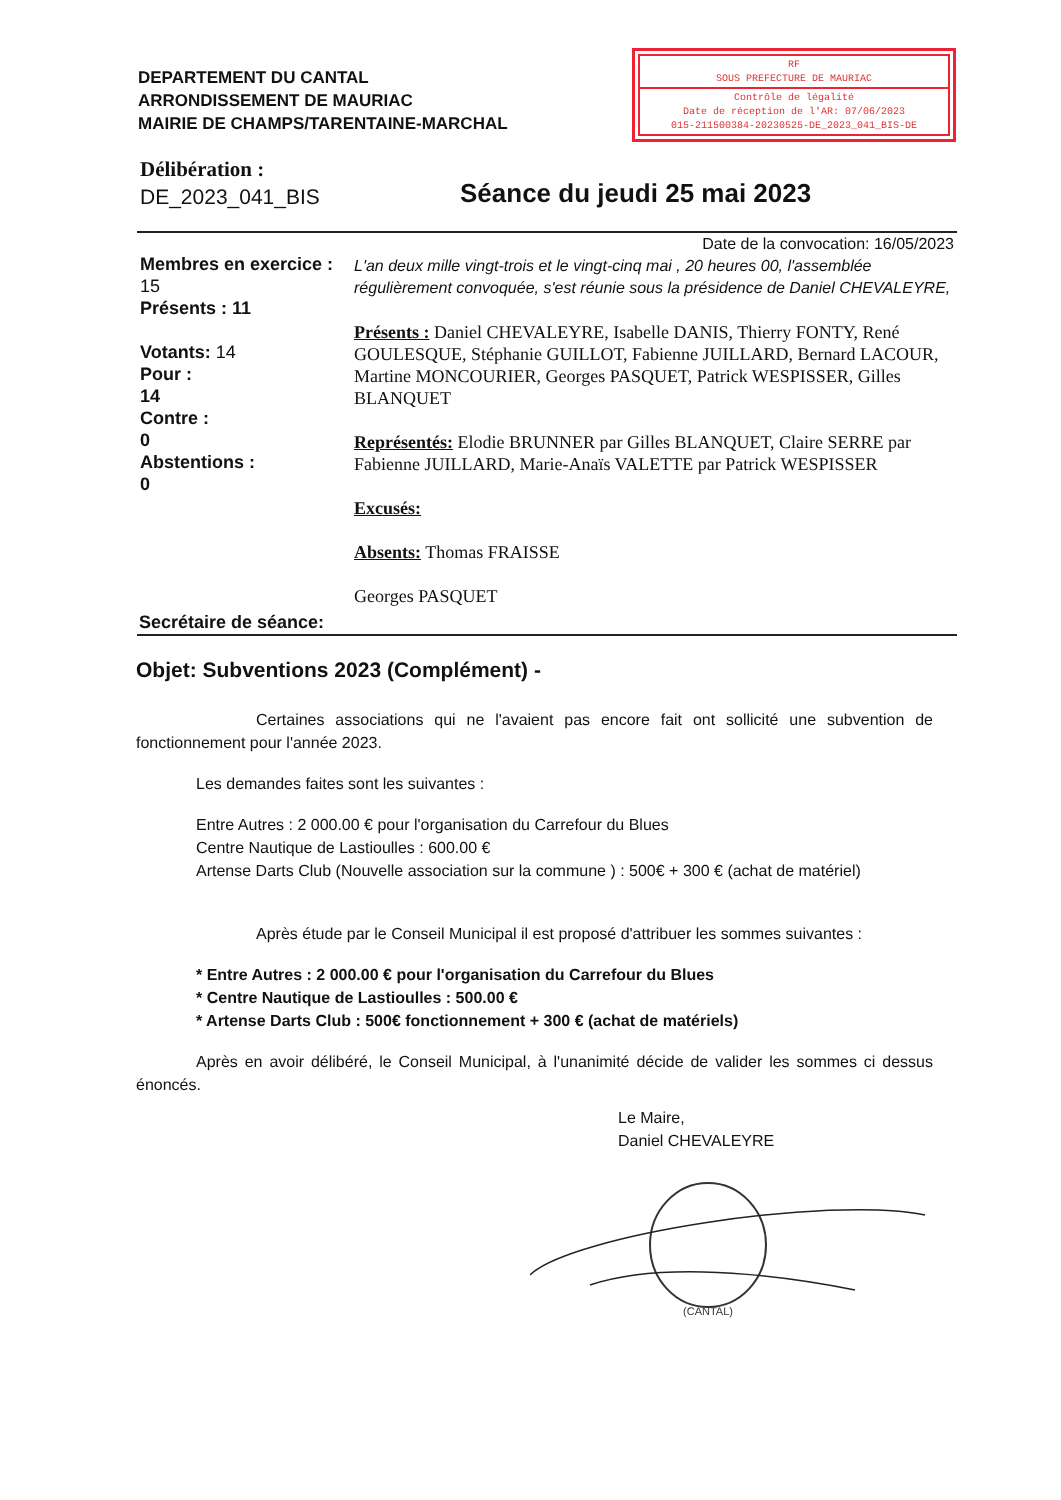DEPARTEMENT DU CANTAL
ARRONDISSEMENT DE MAURIAC
MAIRIE DE CHAMPS/TARENTAINE-MARCHAL
RF
SOUS PREFECTURE DE MAURIAC
Contrôle de légalité
Date de réception de l'AR: 07/06/2023
015-211500384-20230525-DE_2023_041_BIS-DE
Délibération :
DE_2023_041_BIS
Séance du jeudi 25 mai 2023
Membres en exercice :
15
Présents : 11
Votants: 14
Pour :
14
Contre :
0
Abstentions :
0
Date de la convocation: 16/05/2023
L'an deux mille vingt-trois et le vingt-cinq mai , 20 heures 00, l'assemblée régulièrement convoquée, s'est réunie sous la présidence de Daniel CHEVALEYRE,
Présents : Daniel CHEVALEYRE, Isabelle DANIS, Thierry FONTY, René GOULESQUE, Stéphanie GUILLOT, Fabienne JUILLARD, Bernard LACOUR, Martine MONCOURIER, Georges PASQUET, Patrick WESPISSER, Gilles BLANQUET
Représentés: Elodie BRUNNER par Gilles BLANQUET, Claire SERRE par Fabienne JUILLARD, Marie-Anaïs VALETTE par Patrick WESPISSER
Excusés:
Absents: Thomas FRAISSE
Georges PASQUET
Secrétaire de séance:
Objet: Subventions 2023 (Complément) -
Certaines associations qui ne l'avaient pas encore fait ont sollicité une subvention de fonctionnement pour l'année 2023.
Les demandes faites sont les suivantes :
Entre Autres : 2 000.00 € pour l'organisation du Carrefour du Blues
Centre Nautique de Lastioulles : 600.00 €
Artense Darts Club (Nouvelle association sur la commune ) : 500€ + 300 € (achat de matériel)
Après étude par le Conseil Municipal il est proposé d'attribuer les sommes suivantes :
* Entre Autres : 2 000.00 € pour l'organisation du Carrefour du Blues
* Centre Nautique de Lastioulles : 500.00 €
* Artense Darts Club : 500€ fonctionnement + 300 € (achat de matériels)
Après en avoir délibéré, le Conseil Municipal, à l'unanimité décide de valider les sommes ci dessus énoncés.
Le Maire,
Daniel CHEVALEYRE
(CANTAL)